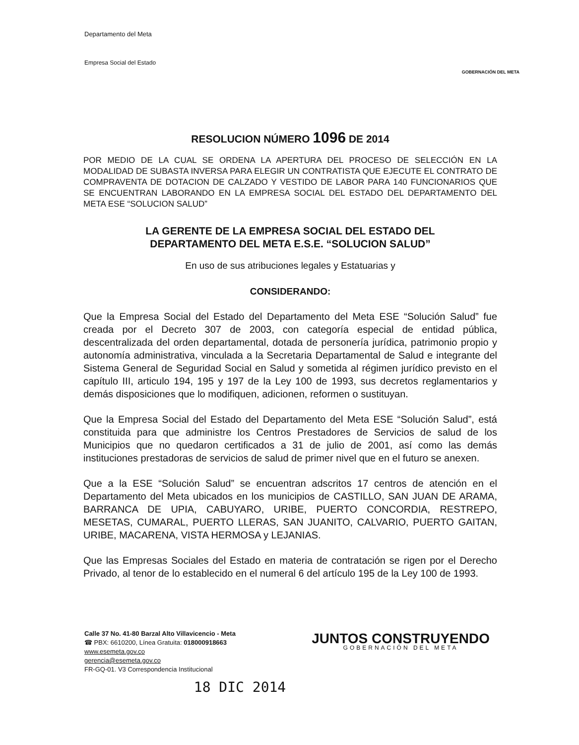Departamento del Meta
Empresa Social del Estado
GOBERNACIÓN DEL META
RESOLUCION NÚMERO 1096 DE 2014
POR MEDIO DE LA CUAL SE ORDENA LA APERTURA DEL PROCESO DE SELECCIÓN EN LA MODALIDAD DE SUBASTA INVERSA PARA ELEGIR UN CONTRATISTA QUE EJECUTE EL CONTRATO DE COMPRAVENTA DE DOTACION DE CALZADO Y VESTIDO DE LABOR PARA 140 FUNCIONARIOS QUE SE ENCUENTRAN LABORANDO EN LA EMPRESA SOCIAL DEL ESTADO DEL DEPARTAMENTO DEL META ESE “SOLUCION SALUD”
LA GERENTE DE LA EMPRESA SOCIAL DEL ESTADO DEL
DEPARTAMENTO DEL META E.S.E. “SOLUCION SALUD”
En uso de sus atribuciones legales y Estatuarias y
CONSIDERANDO:
Que la Empresa Social del Estado del Departamento del Meta ESE “Solución Salud” fue creada por el Decreto 307 de 2003, con categoría especial de entidad pública, descentralizada del orden departamental, dotada de personería jurídica, patrimonio propio y autonomía administrativa, vinculada a la Secretaria Departamental de Salud e integrante del Sistema General de Seguridad Social en Salud y sometida al régimen jurídico previsto en el capítulo III, articulo 194, 195 y 197 de la Ley 100 de 1993, sus decretos reglamentarios y demás disposiciones que lo modifiquen, adicionen, reformen o sustituyan.
Que la Empresa Social del Estado del Departamento del Meta ESE “Solución Salud”, está constituida para que administre los Centros Prestadores de Servicios de salud de los Municipios que no quedaron certificados a 31 de julio de 2001, así como las demás instituciones prestadoras de servicios de salud de primer nivel que en el futuro se anexen.
Que a la ESE “Solución Salud” se encuentran adscritos 17 centros de atención en el Departamento del Meta ubicados en los municipios de CASTILLO, SAN JUAN DE ARAMA, BARRANCA DE UPIA, CABUYARO, URIBE, PUERTO CONCORDIA, RESTREPO, MESETAS, CUMARAL, PUERTO LLERAS, SAN JUANITO, CALVARIO, PUERTO GAITAN, URIBE, MACARENA, VISTA HERMOSA y LEJANIAS.
Que las Empresas Sociales del Estado en materia de contratación se rigen por el Derecho Privado, al tenor de lo establecido en el numeral 6 del artículo 195 de la Ley 100 de 1993.
Calle 37 No. 41-80 Barzal Alto Villavicencio - Meta
☎ PBX: 6610200, Línea Gratuita: 018000918663
www.esemeta.gov.co
gerencia@esemeta.gov.co
FR-GQ-01. V3 Correspondencia Institucional
JUNTOS CONSTRUYENDO
GOBERNACIÓN DEL META
18 DIC 2014